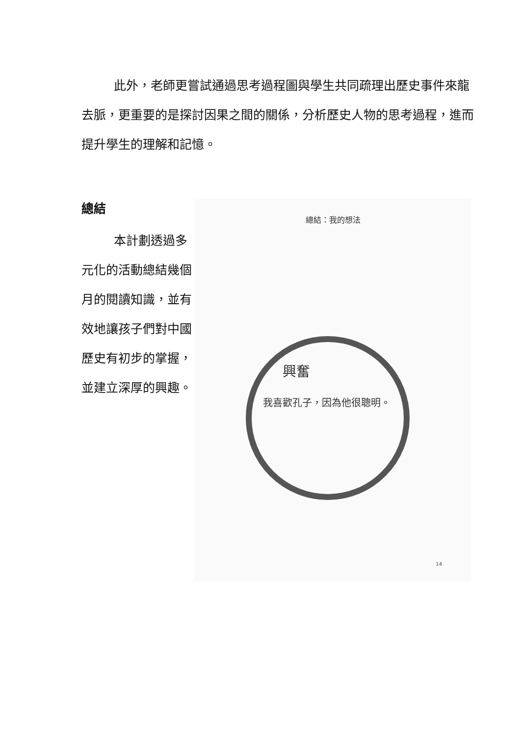此外，老師更嘗試通過思考過程圖與學生共同疏理出歷史事件來龍去脈，更重要的是探討因果之間的關係，分析歷史人物的思考過程，進而提升學生的理解和記憶。
總結
本計劃透過多元化的活動總結幾個月的閱讀知識，並有效地讓孩子們對中國歷史有初步的掌握，並建立深厚的興趣。
總結：我的想法
興奮
我喜歡孔子，因為他很聰明。
14